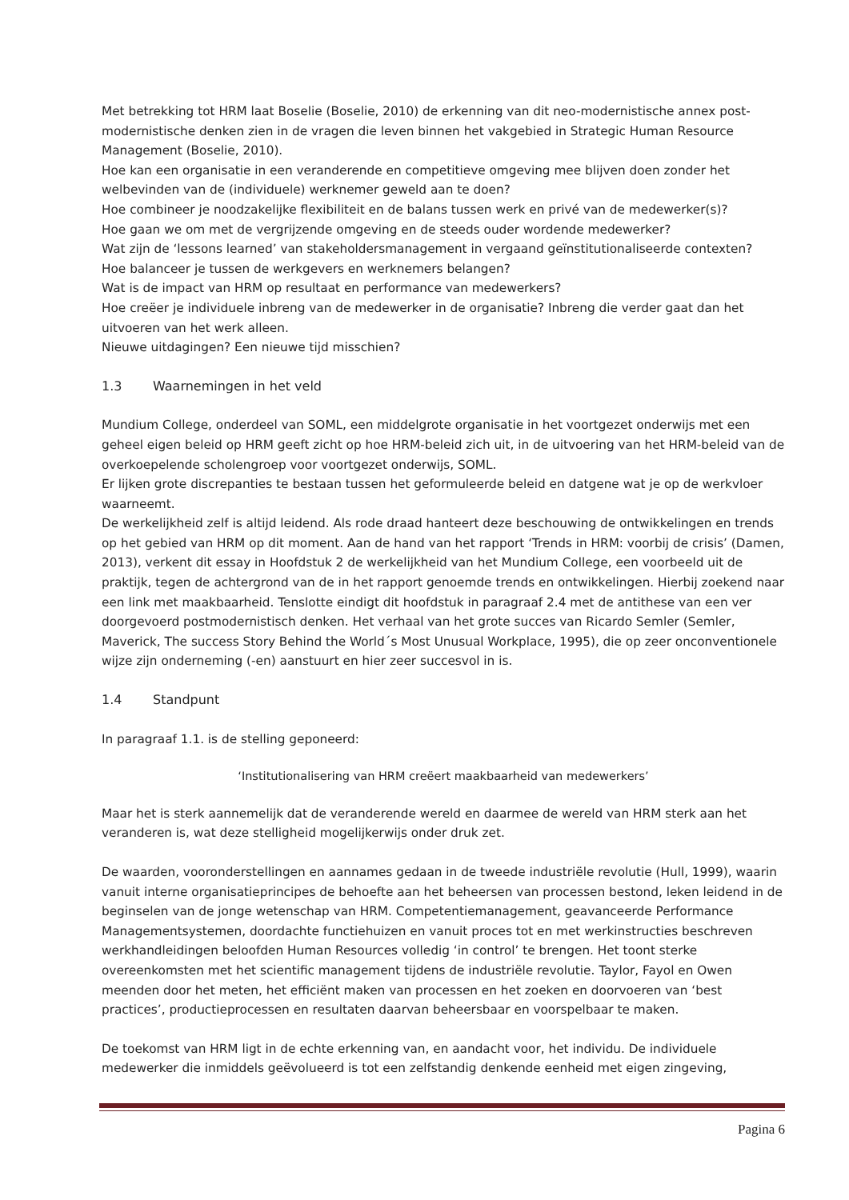Met betrekking tot HRM laat Boselie (Boselie, 2010) de erkenning van dit neo-modernistische annex post-modernistische denken zien in de vragen die leven binnen het vakgebied in Strategic Human Resource Management (Boselie, 2010).
Hoe kan een organisatie in een veranderende en competitieve omgeving mee blijven doen zonder het welbevinden van de (individuele) werknemer geweld aan te doen?
Hoe combineer je noodzakelijke flexibiliteit en de balans tussen werk en privé van de medewerker(s)?
Hoe gaan we om met de vergrijzende omgeving en de steeds ouder wordende medewerker?
Wat zijn de ‘lessons learned’ van stakeholdersmanagement in vergaand geïnstitutionaliseerde contexten?
Hoe balanceer je tussen de werkgevers en werknemers belangen?
Wat is de impact van HRM op resultaat en performance van medewerkers?
Hoe creëer je individuele inbreng van de medewerker in de organisatie? Inbreng die verder gaat dan het uitvoeren van het werk alleen.
Nieuwe uitdagingen? Een nieuwe tijd misschien?
1.3 Waarnemingen in het veld
Mundium College, onderdeel van SOML, een middelgrote organisatie in het voortgezet onderwijs met een geheel eigen beleid op HRM geeft zicht op hoe HRM-beleid zich uit, in de uitvoering van het HRM-beleid van de overkoepelende scholengroep voor voortgezet onderwijs, SOML.
Er lijken grote discrepanties te bestaan tussen het geformuleerde beleid en datgene wat je op de werkvloer waarneemt.
De werkelijkheid zelf is altijd leidend. Als rode draad hanteert deze beschouwing de ontwikkelingen en trends op het gebied van HRM op dit moment. Aan de hand van het rapport ‘Trends in HRM: voorbij de crisis’ (Damen, 2013), verkent dit essay in Hoofdstuk 2 de werkelijkheid van het Mundium College, een voorbeeld uit de praktijk, tegen de achtergrond van de in het rapport genoemde trends en ontwikkelingen. Hierbij zoekend naar een link met maakbaarheid. Tenslotte eindigt dit hoofdstuk in paragraaf 2.4 met de antithese van een ver doorgevoerd postmodernistisch denken. Het verhaal van het grote succes van Ricardo Semler (Semler, Maverick, The success Story Behind the World´s Most Unusual Workplace, 1995), die op zeer onconventionele wijze zijn onderneming (-en) aanstuurt en hier zeer succesvol in is.
1.4 Standpunt
In paragraaf 1.1. is de stelling geponeerd:
‘Institutionalisering van HRM creëert maakbaarheid van medewerkers’
Maar het is sterk aannemelijk dat de veranderende wereld en daarmee de wereld van HRM sterk aan het veranderen is, wat deze stelligheid mogelijkerwijs onder druk zet.
De waarden, vooronderstellingen en aannames gedaan in de tweede industriële revolutie (Hull, 1999), waarin vanuit interne organisatieprincipes de behoefte aan het beheersen van processen bestond, leken leidend in de beginselen van de jonge wetenschap van HRM. Competentiemanagement, geavanceerde Performance Managementsystemen, doordachte functiehuizen en vanuit proces tot en met werkinstructies beschreven werkhandleidingen beloofden Human Resources volledig ‘in control’ te brengen. Het toont sterke overeenkomsten met het scientific management tijdens de industriële revolutie. Taylor, Fayol en Owen meenden door het meten, het efficiënt maken van processen en het zoeken en doorvoeren van ‘best practices’, productieprocessen en resultaten daarvan beheersbaar en voorspelbaar te maken.
De toekomst van HRM ligt in de echte erkenning van, en aandacht voor, het individu. De individuele medewerker die inmiddels geëvolueerd is tot een zelfstandig denkende eenheid met eigen zingeving,
Pagina 6